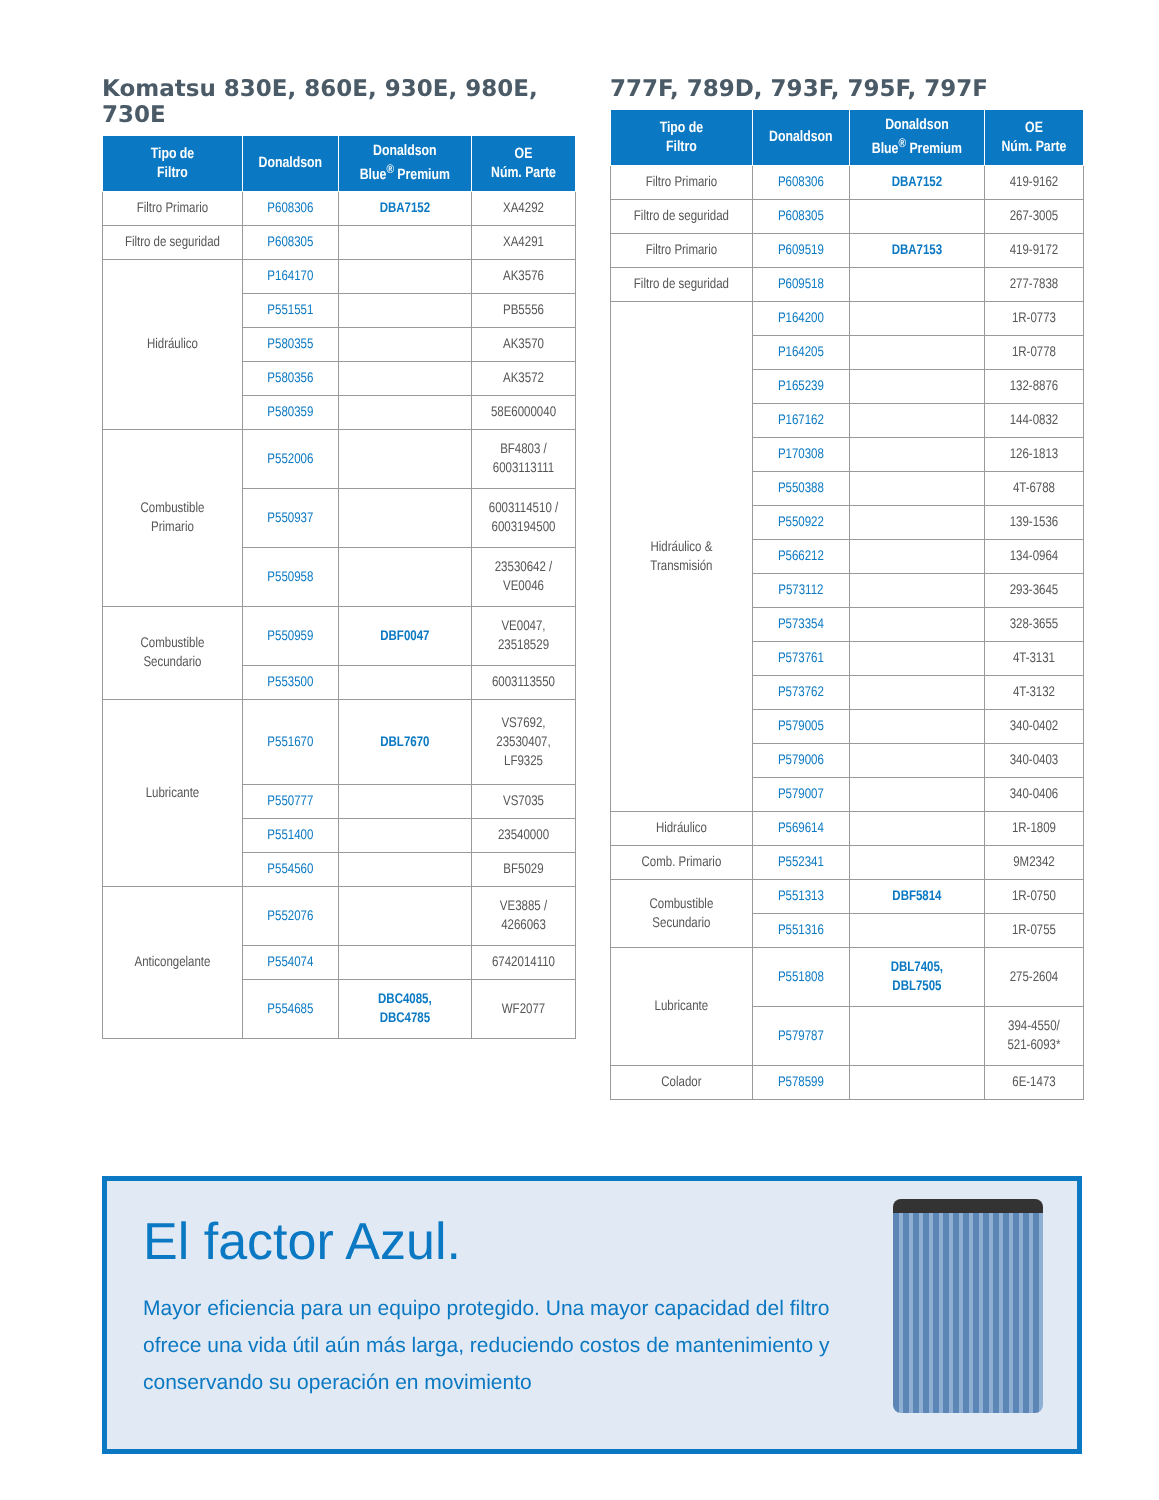Komatsu 830E, 860E, 930E, 980E, 730E
| Tipo de Filtro | Donaldson | Donaldson Blue<sup>®</sup> Premium | OE Núm. Parte |
| --- | --- | --- | --- |
| Filtro Primario | P608306 | DBA7152 | XA4292 |
| Filtro de seguridad | P608305 | | XA4291 |
| Hidráulico | P164170 | | AK3576 |
| | P551551 | | PB5556 |
| | P580355 | | AK3570 |
| | P580356 | | AK3572 |
| | P580359 | | 58E6000040 |
| Combustible Primario | P552006 | | BF4803 / 6003113111 |
| | P550937 | | 6003114510 / 6003194500 |
| | P550958 | | 23530642 / VE0046 |
| Combustible Secundario | P550959 | DBF0047 | VE0047, 23518529 |
| | P553500 | | 6003113550 |
| Lubricante | P551670 | DBL7670 | VS7692, 23530407, LF9325 |
| | P550777 | | VS7035 |
| | P551400 | | 23540000 |
| | P554560 | | BF5029 |
| Anticongelante | P552076 | | VE3885 / 4266063 |
| | P554074 | | 6742014110 |
| | P554685 | DBC4085, DBC4785 | WF2077 |
777F, 789D, 793F, 795F, 797F
| Tipo de Filtro | Donaldson | Donaldson Blue<sup>®</sup> Premium | OE Núm. Parte |
| --- | --- | --- | --- |
| Filtro Primario | P608306 | DBA7152 | 419-9162 |
| Filtro de seguridad | P608305 | | 267-3005 |
| Filtro Primario | P609519 | DBA7153 | 419-9172 |
| Filtro de seguridad | P609518 | | 277-7838 |
| Hidráulico & Transmisión | P164200 | | 1R-0773 |
| | P164205 | | 1R-0778 |
| | P165239 | | 132-8876 |
| | P167162 | | 144-0832 |
| | P170308 | | 126-1813 |
| | P550388 | | 4T-6788 |
| | P550922 | | 139-1536 |
| | P566212 | | 134-0964 |
| | P573112 | | 293-3645 |
| | P573354 | | 328-3655 |
| | P573761 | | 4T-3131 |
| | P573762 | | 4T-3132 |
| | P579005 | | 340-0402 |
| | P579006 | | 340-0403 |
| | P579007 | | 340-0406 |
| Hidráulico | P569614 | | 1R-1809 |
| Comb. Primario | P552341 | | 9M2342 |
| Combustible Secundario | P551313 | DBF5814 | 1R-0750 |
| | P551316 | | 1R-0755 |
| Lubricante | P551808 | DBL7405, DBL7505 | 275-2604 |
| | P579787 | | 394-4550/ 521-6093* |
| Colador | P578599 | | 6E-1473 |
El factor Azul.
Mayor eficiencia para un equipo protegido. Una mayor capacidad del filtro ofrece una vida útil aún más larga, reduciendo costos de mantenimiento y conservando su operación en movimiento